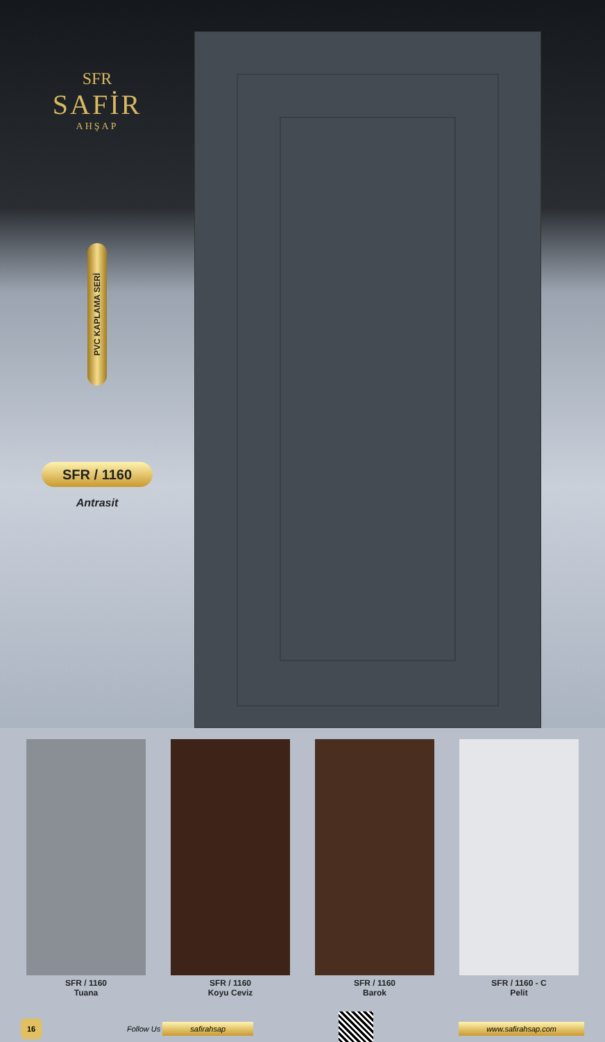SFR
SAFİR
AHŞAP
PVC KAPLAMA SERİ
SFR / 1160
Antrasit
SFR / 1160
Tuana
SFR / 1160
Koyu Ceviz
SFR / 1160
Barok
SFR / 1160 - C
Pelit
16
Follow Us safirahsap www.safirahsap.com